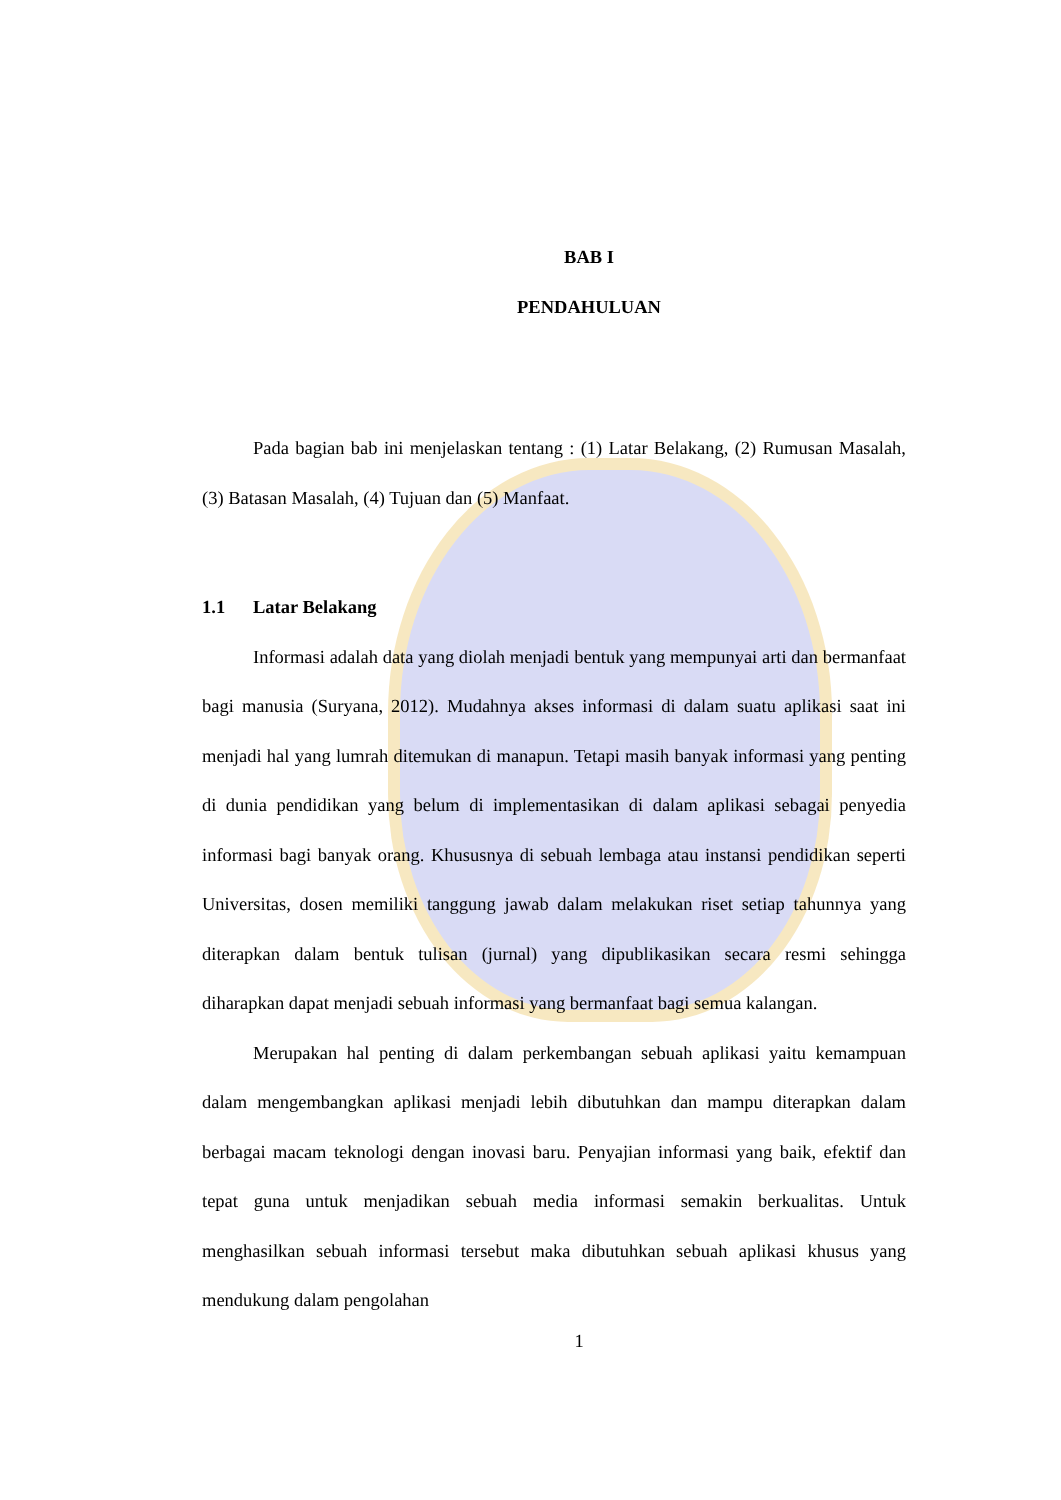BAB I
PENDAHULUAN
Pada bagian bab ini menjelaskan tentang : (1) Latar Belakang, (2) Rumusan Masalah, (3) Batasan Masalah, (4) Tujuan dan (5) Manfaat.
1.1 Latar Belakang
Informasi adalah data yang diolah menjadi bentuk yang mempunyai arti dan bermanfaat bagi manusia (Suryana, 2012). Mudahnya akses informasi di dalam suatu aplikasi saat ini menjadi hal yang lumrah ditemukan di manapun. Tetapi masih banyak informasi yang penting di dunia pendidikan yang belum di implementasikan di dalam aplikasi sebagai penyedia informasi bagi banyak orang. Khususnya di sebuah lembaga atau instansi pendidikan seperti Universitas, dosen memiliki tanggung jawab dalam melakukan riset setiap tahunnya yang diterapkan dalam bentuk tulisan (jurnal) yang dipublikasikan secara resmi sehingga diharapkan dapat menjadi sebuah informasi yang bermanfaat bagi semua kalangan.
Merupakan hal penting di dalam perkembangan sebuah aplikasi yaitu kemampuan dalam mengembangkan aplikasi menjadi lebih dibutuhkan dan mampu diterapkan dalam berbagai macam teknologi dengan inovasi baru. Penyajian informasi yang baik, efektif dan tepat guna untuk menjadikan sebuah media informasi semakin berkualitas. Untuk menghasilkan sebuah informasi tersebut maka dibutuhkan sebuah aplikasi khusus yang mendukung dalam pengolahan
1